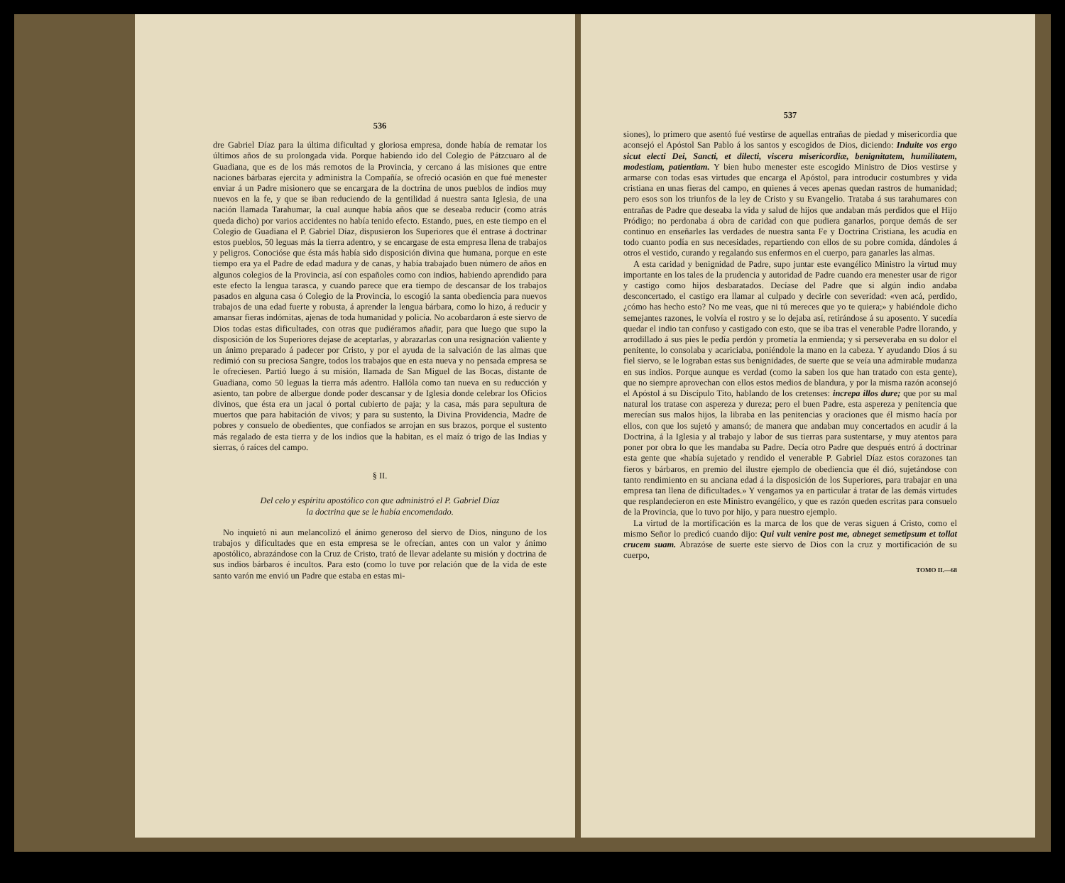536
dre Gabriel Díaz para la última dificultad y gloriosa empresa, donde había de rematar los últimos años de su prolongada vida. Porque habiendo ido del Colegio de Pátzcuaro al de Guadiana, que es de los más remotos de la Provincia, y cercano á las misiones que entre naciones bárbaras ejercita y administra la Compañía, se ofreció ocasión en que fué menester enviar á un Padre misionero que se encargara de la doctrina de unos pueblos de indios muy nuevos en la fe, y que se iban reduciendo de la gentilidad á nuestra santa Iglesia, de una nación llamada Tarahumar, la cual aunque había años que se deseaba reducir (como atrás queda dicho) por varios accidentes no había tenido efecto. Estando, pues, en este tiempo en el Colegio de Guadiana el P. Gabriel Díaz, dispusieron los Superiores que él entrase á doctrinar estos pueblos, 50 leguas más la tierra adentro, y se encargase de esta empresa llena de trabajos y peligros. Conocióse que ésta más había sido disposición divina que humana, porque en este tiempo era ya el Padre de edad madura y de canas, y había trabajado buen número de años en algunos colegios de la Provincia, así con españoles como con indios, habiendo aprendido para este efecto la lengua tarasca, y cuando parece que era tiempo de descansar de los trabajos pasados en alguna casa ó Colegio de la Provincia, lo escogió la santa obediencia para nuevos trabajos de una edad fuerte y robusta, á aprender la lengua bárbara, como lo hizo, á reducir y amansar fieras indómitas, ajenas de toda humanidad y policía. No acobardaron á este siervo de Dios todas estas dificultades, con otras que pudiéramos añadir, para que luego que supo la disposición de los Superiores dejase de aceptarlas, y abrazarlas con una resignación valiente y un ánimo preparado á padecer por Cristo, y por el ayuda de la salvación de las almas que redimió con su preciosa Sangre, todos los trabajos que en esta nueva y no pensada empresa se le ofreciesen. Partió luego á su misión, llamada de San Miguel de las Bocas, distante de Guadiana, como 50 leguas la tierra más adentro. Hallóla como tan nueva en su reducción y asiento, tan pobre de albergue donde poder descansar y de Iglesia donde celebrar los Oficios divinos, que ésta era un jacal ó portal cubierto de paja; y la casa, más para sepultura de muertos que para habitación de vivos; y para su sustento, la Divina Providencia, Madre de pobres y consuelo de obedientes, que confiados se arrojan en sus brazos, porque el sustento más regalado de esta tierra y de los indios que la habitan, es el maíz ó trigo de las Indias y sierras, ó raíces del campo.
§ II.
Del celo y espíritu apostólico con que administró el P. Gabriel Díaz
la doctrina que se le había encomendado.
No inquietó ni aun melancolizó el ánimo generoso del siervo de Dios, ninguno de los trabajos y dificultades que en esta empresa se le ofrecían, antes con un valor y ánimo apostólico, abrazándose con la Cruz de Cristo, trató de llevar adelante su misión y doctrina de sus indios bárbaros é incultos. Para esto (como lo tuve por relación que de la vida de este santo varón me envió un Padre que estaba en estas mi-
537
siones), lo primero que asentó fué vestirse de aquellas entrañas de piedad y misericordia que aconsejó el Apóstol San Pablo á los santos y escogidos de Dios, diciendo: Induite vos ergo sicut electi Dei, Sancti, et dilecti, viscera misericordiæ, benignitatem, humilitatem, modestiam, patientiam. Y bien hubo menester este escogido Ministro de Dios vestirse y armarse con todas esas virtudes que encarga el Apóstol, para introducir costumbres y vida cristiana en unas fieras del campo, en quienes á veces apenas quedan rastros de humanidad; pero esos son los triunfos de la ley de Cristo y su Evangelio. Trataba á sus tarahumares con entrañas de Padre que deseaba la vida y salud de hijos que andaban más perdidos que el Hijo Pródigo; no perdonaba á obra de caridad con que pudiera ganarlos, porque demás de ser continuo en enseñarles las verdades de nuestra santa Fe y Doctrina Cristiana, les acudía en todo cuanto podía en sus necesidades, repartiendo con ellos de su pobre comida, dándoles á otros el vestido, curando y regalando sus enfermos en el cuerpo, para ganarles las almas.
A esta caridad y benignidad de Padre, supo juntar este evangélico Ministro la virtud muy importante en los tales de la prudencia y autoridad de Padre cuando era menester usar de rigor y castigo como hijos desbaratados. Decíase del Padre que si algún indio andaba desconcertado, el castigo era llamar al culpado y decirle con severidad: «ven acá, perdido, ¿cómo has hecho esto? No me veas, que ni tú mereces que yo te quiera;» y habiéndole dicho semejantes razones, le volvía el rostro y se lo dejaba así, retirándose á su aposento. Y sucedía quedar el indio tan confuso y castigado con esto, que se iba tras el venerable Padre llorando, y arrodillado á sus pies le pedía perdón y prometía la enmienda; y si perseveraba en su dolor el penitente, lo consolaba y acariciaba, poniéndole la mano en la cabeza. Y ayudando Dios á su fiel siervo, se le lograban estas sus benignidades, de suerte que se veía una admirable mudanza en sus indios. Porque aunque es verdad (como la saben los que han tratado con esta gente), que no siempre aprovechan con ellos estos medios de blandura, y por la misma razón aconsejó el Apóstol á su Discípulo Tito, hablando de los cretenses: increpa illos dure; que por su mal natural los tratase con aspereza y dureza; pero el buen Padre, esta aspereza y penitencia que merecían sus malos hijos, la libraba en las penitencias y oraciones que él mismo hacía por ellos, con que los sujetó y amansó; de manera que andaban muy concertados en acudir á la Doctrina, á la Iglesia y al trabajo y labor de sus tierras para sustentarse, y muy atentos para poner por obra lo que les mandaba su Padre. Decía otro Padre que después entró á doctrinar esta gente que «había sujetado y rendido el venerable P. Gabriel Díaz estos corazones tan fieros y bárbaros, en premio del ilustre ejemplo de obediencia que él dió, sujetándose con tanto rendimiento en su anciana edad á la disposición de los Superiores, para trabajar en una empresa tan llena de dificultades.» Y vengamos ya en particular á tratar de las demás virtudes que resplandecieron en este Ministro evangélico, y que es razón queden escritas para consuelo de la Provincia, que lo tuvo por hijo, y para nuestro ejemplo.
La virtud de la mortificación es la marca de los que de veras siguen á Cristo, como el mismo Señor lo predicó cuando dijo: Qui vult venire post me, abneget semetipsum et tollat crucem suam. Abrazóse de suerte este siervo de Dios con la cruz y mortificación de su cuerpo,
TOMO II.—68